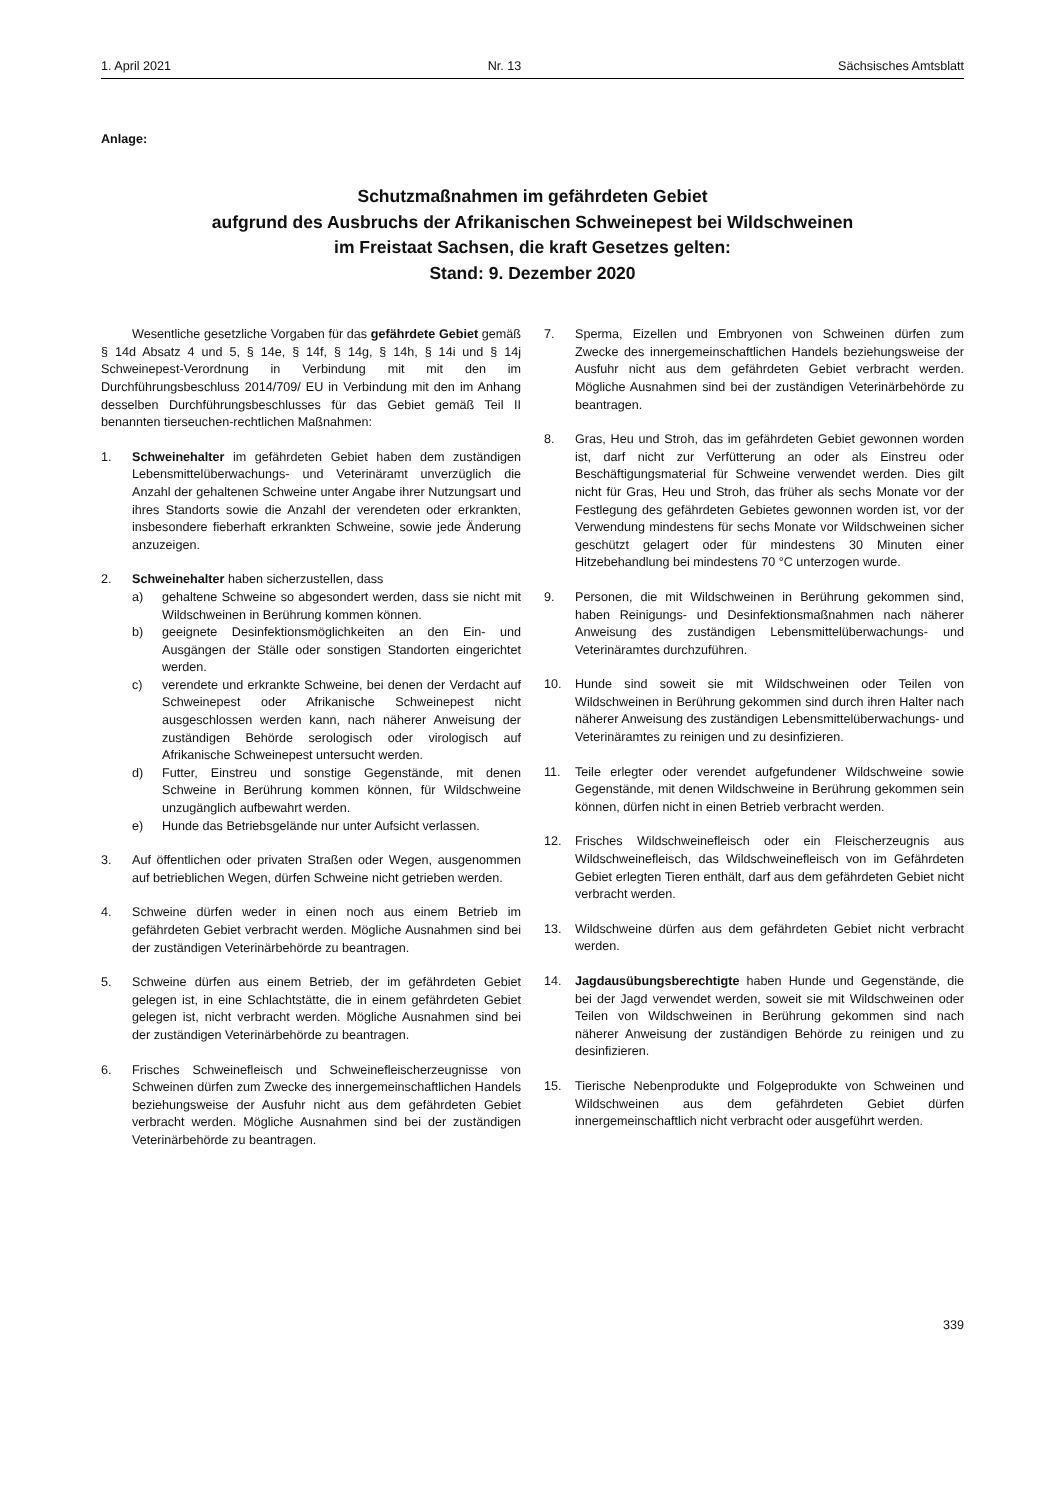1. April 2021 Nr. 13 Sächsisches Amtsblatt
Anlage:
Schutzmaßnahmen im gefährdeten Gebiet
aufgrund des Ausbruchs der Afrikanischen Schweinepest bei Wildschweinen
im Freistaat Sachsen, die kraft Gesetzes gelten:
Stand: 9. Dezember 2020
Wesentliche gesetzliche Vorgaben für das gefährdete Gebiet gemäß § 14d Absatz 4 und 5, § 14e, § 14f, § 14g, § 14h, § 14i und § 14j Schweinepest-Verordnung in Verbindung mit mit den im Durchführungsbeschluss 2014/709/ EU in Verbindung mit den im Anhang desselben Durchführungsbeschlusses für das Gebiet gemäß Teil II benannten tierseuchen-rechtlichen Maßnahmen:
1. Schweinehalter im gefährdeten Gebiet haben dem zuständigen Lebensmittelüberwachungs- und Veterinäramt unverzüglich die Anzahl der gehaltenen Schweine unter Angabe ihrer Nutzungsart und ihres Standorts sowie die Anzahl der verendeten oder erkrankten, insbesondere fieberhaft erkrankten Schweine, sowie jede Änderung anzuzeigen.
2. Schweinehalter haben sicherzustellen, dass
a) gehaltene Schweine so abgesondert werden, dass sie nicht mit Wildschweinen in Berührung kommen können.
b) geeignete Desinfektionsmöglichkeiten an den Ein- und Ausgängen der Ställe oder sonstigen Standorten eingerichtet werden.
c) verendete und erkrankte Schweine, bei denen der Verdacht auf Schweinepest oder Afrikanische Schweinepest nicht ausgeschlossen werden kann, nach näherer Anweisung der zuständigen Behörde serologisch oder virologisch auf Afrikanische Schweinepest untersucht werden.
d) Futter, Einstreu und sonstige Gegenstände, mit denen Schweine in Berührung kommen können, für Wildschweine unzugänglich aufbewahrt werden.
e) Hunde das Betriebsgelände nur unter Aufsicht verlassen.
3. Auf öffentlichen oder privaten Straßen oder Wegen, ausgenommen auf betrieblichen Wegen, dürfen Schweine nicht getrieben werden.
4. Schweine dürfen weder in einen noch aus einem Betrieb im gefährdeten Gebiet verbracht werden. Mögliche Ausnahmen sind bei der zuständigen Veterinärbehörde zu beantragen.
5. Schweine dürfen aus einem Betrieb, der im gefährdeten Gebiet gelegen ist, in eine Schlachtstätte, die in einem gefährdeten Gebiet gelegen ist, nicht verbracht werden. Mögliche Ausnahmen sind bei der zuständigen Veterinärbehörde zu beantragen.
6. Frisches Schweinefleisch und Schweinefleischerzeugnisse von Schweinen dürfen zum Zwecke des innergemeinschaftlichen Handels beziehungsweise der Ausfuhr nicht aus dem gefährdeten Gebiet verbracht werden. Mögliche Ausnahmen sind bei der zuständigen Veterinärbehörde zu beantragen.
7. Sperma, Eizellen und Embryonen von Schweinen dürfen zum Zwecke des innergemeinschaftlichen Handels beziehungsweise der Ausfuhr nicht aus dem gefährdeten Gebiet verbracht werden. Mögliche Ausnahmen sind bei der zuständigen Veterinärbehörde zu beantragen.
8. Gras, Heu und Stroh, das im gefährdeten Gebiet gewonnen worden ist, darf nicht zur Verfütterung an oder als Einstreu oder Beschäftigungsmaterial für Schweine verwendet werden. Dies gilt nicht für Gras, Heu und Stroh, das früher als sechs Monate vor der Festlegung des gefährdeten Gebietes gewonnen worden ist, vor der Verwendung mindestens für sechs Monate vor Wildschweinen sicher geschützt gelagert oder für mindestens 30 Minuten einer Hitzebehandlung bei mindestens 70 °C unterzogen wurde.
9. Personen, die mit Wildschweinen in Berührung gekommen sind, haben Reinigungs- und Desinfektionsmaßnahmen nach näherer Anweisung des zuständigen Lebensmittelüberwachungs- und Veterinäramtes durchzuführen.
10. Hunde sind soweit sie mit Wildschweinen oder Teilen von Wildschweinen in Berührung gekommen sind durch ihren Halter nach näherer Anweisung des zuständigen Lebensmittelüberwachungs- und Veterinäramtes zu reinigen und zu desinfizieren.
11. Teile erlegter oder verendet aufgefundener Wildschweine sowie Gegenstände, mit denen Wildschweine in Berührung gekommen sein können, dürfen nicht in einen Betrieb verbracht werden.
12. Frisches Wildschweinefleisch oder ein Fleischerzeugnis aus Wildschweinefleisch, das Wildschweinefleisch von im Gefährdeten Gebiet erlegten Tieren enthält, darf aus dem gefährdeten Gebiet nicht verbracht werden.
13. Wildschweine dürfen aus dem gefährdeten Gebiet nicht verbracht werden.
14. Jagdausübungsberechtigte haben Hunde und Gegenstände, die bei der Jagd verwendet werden, soweit sie mit Wildschweinen oder Teilen von Wildschweinen in Berührung gekommen sind nach näherer Anweisung der zuständigen Behörde zu reinigen und zu desinfizieren.
15. Tierische Nebenprodukte und Folgeprodukte von Schweinen und Wildschweinen aus dem gefährdeten Gebiet dürfen innergemeinschaftlich nicht verbracht oder ausgeführt werden.
339